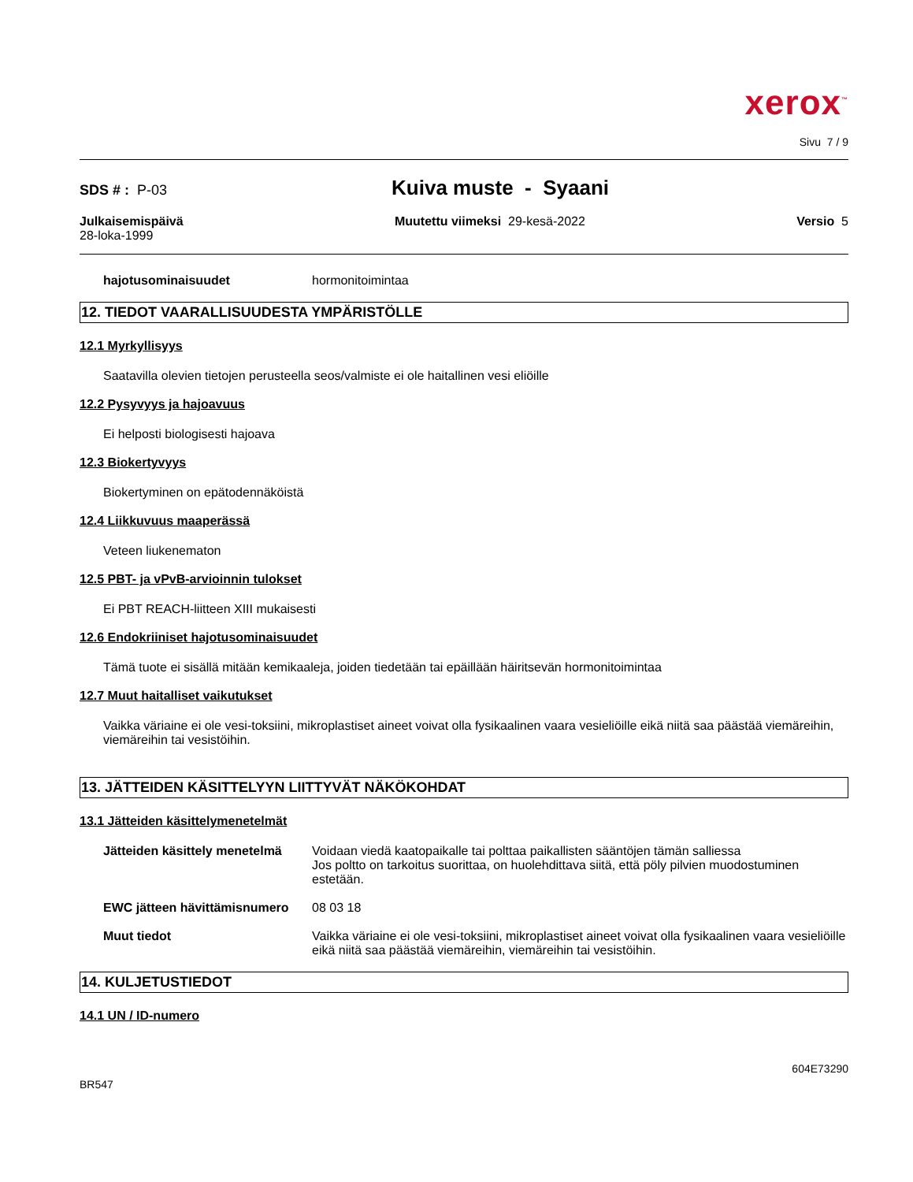xerox<sup>™</sup>
Sivu 7 / 9
SDS # : P-03 Kuiva muste - Syaani
Julkaisemispäivä
28-loka-1999
Muutettu viimeksi 29-kesä-2022
Versio 5
hajotusominaisuudet hormonitoimintaa
12. TIEDOT VAARALLISUUDESTA YMPÄRISTÖLLE
12.1 Myrkyllisyys
Saatavilla olevien tietojen perusteella seos/valmiste ei ole haitallinen vesi eliöille
12.2 Pysyvyys ja hajoavuus
Ei helposti biologisesti hajoava
12.3 Biokertyvyys
Biokertyminen on epätodennäköistä
12.4 Liikkuvuus maaperässä
Veteen liukenematon
12.5 PBT- ja vPvB-arvioinnin tulokset
Ei PBT REACH-liitteen XIII mukaisesti
12.6 Endokriiniset hajotusominaisuudet
Tämä tuote ei sisällä mitään kemikaaleja, joiden tiedetään tai epäillään häiritsevän hormonitoimintaa
12.7 Muut haitalliset vaikutukset
Vaikka väriaine ei ole vesi-toksiini, mikroplastiset aineet voivat olla fysikaalinen vaara vesieliöille eikä niitä saa päästää viemäreihin, viemäreihin tai vesistöihin.
13. JÄTTEIDEN KÄSITTELYYN LIITTYVÄT NÄKÖKOHDAT
13.1 Jätteiden käsittelymenetelmät
Jätteiden käsittely menetelmä Voidaan viedä kaatopaikalle tai polttaa paikallisten sääntöjen tämän salliessa
Jos poltto on tarkoitus suorittaa, on huolehdittava siitä, että pöly pilvien muodostuminen estetään.
EWC jätteen hävittämisnumero 08 03 18
Muut tiedot Vaikka väriaine ei ole vesi-toksiini, mikroplastiset aineet voivat olla fysikaalinen vaara vesieliöille eikä niitä saa päästää viemäreihin, viemäreihin tai vesistöihin.
14. KULJETUSTIEDOT
14.1 UN / ID-numero
604E73290
BR547